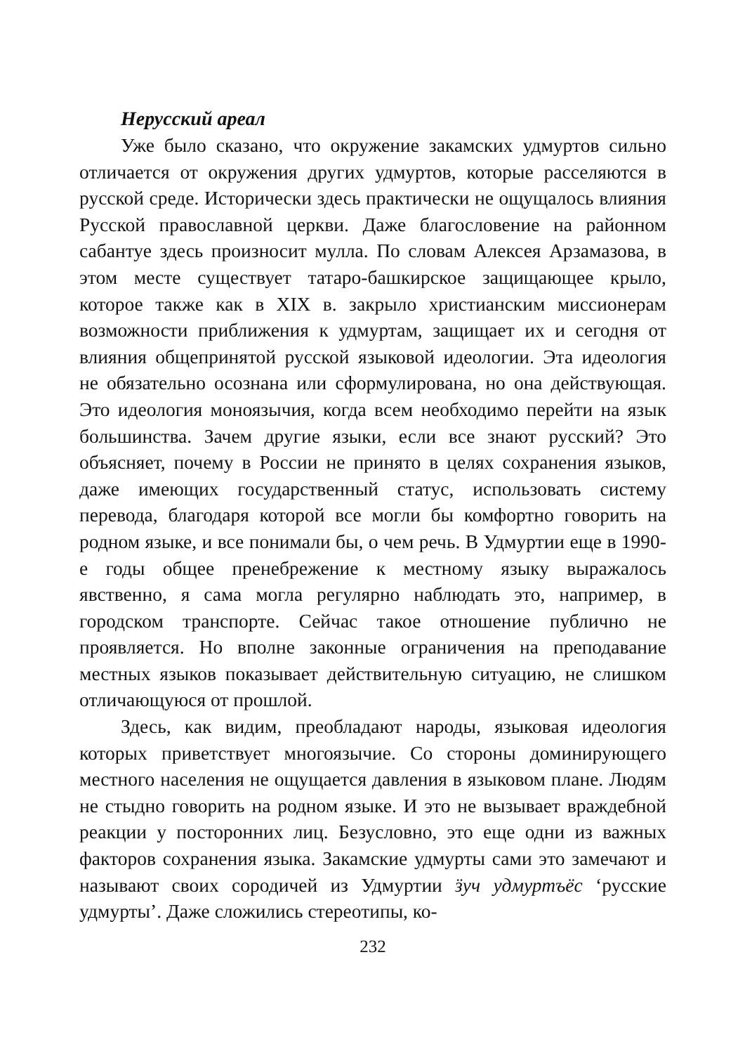Нерусский ареал
Уже было сказано, что окружение закамских удмуртов сильно отличается от окружения других удмуртов, которые расселяются в русской среде. Исторически здесь практически не ощущалось влияния Русской православной церкви. Даже благословение на районном сабантуе здесь произносит мулла. По словам Алексея Арзамазова, в этом месте существует татаро-башкирское защищающее крыло, которое также как в XIX в. закрыло христианским миссионерам возможности приближения к удмуртам, защищает их и сегодня от влияния общепринятой русской языковой идеологии. Эта идеология не обязательно осознана или сформулирована, но она действующая. Это идеология моноязычия, когда всем необходимо перейти на язык большинства. Зачем другие языки, если все знают русский? Это объясняет, почему в России не принято в целях сохранения языков, даже имеющих государственный статус, использовать систему перевода, благодаря которой все могли бы комфортно говорить на родном языке, и все понимали бы, о чем речь. В Удмуртии еще в 1990-е годы общее пренебрежение к местному языку выражалось явственно, я сама могла регулярно наблюдать это, например, в городском транспорте. Сейчас такое отношение публично не проявляется. Но вполне законные ограничения на преподавание местных языков показывает действительную ситуацию, не слишком отличающуюся от прошлой.
Здесь, как видим, преобладают народы, языковая идеология которых приветствует многоязычие. Со стороны доминирующего местного населения не ощущается давления в языковом плане. Людям не стыдно говорить на родном языке. И это не вызывает враждебной реакции у посторонних лиц. Безусловно, это еще одни из важных факторов сохранения языка. Закамские удмурты сами это замечают и называют своих сородичей из Удмуртии ӟуч удмуртъёс ‘русские удмурты’. Даже сложились стереотипы, ко-
232